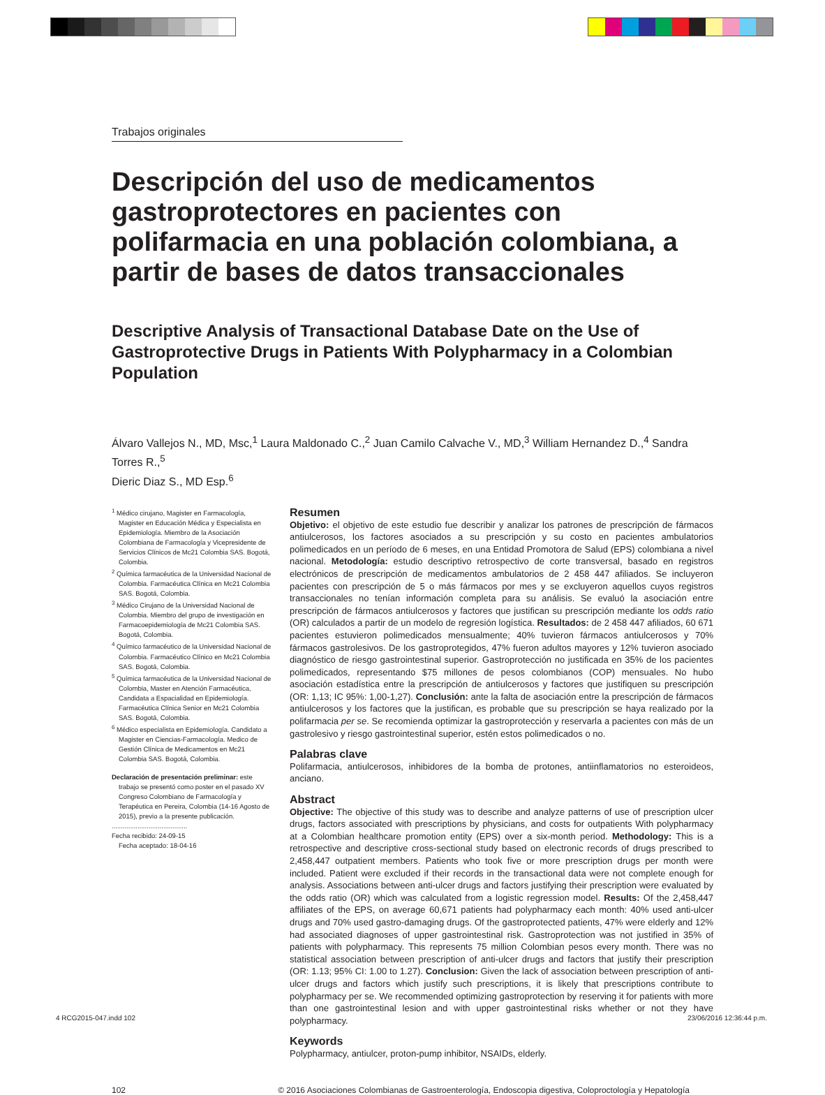Trabajos originales
Descripción del uso de medicamentos gastroprotectores en pacientes con polifarmacia en una población colombiana, a partir de bases de datos transaccionales
Descriptive Analysis of Transactional Database Date on the Use of Gastroprotective Drugs in Patients With Polypharmacy in a Colombian Population
Álvaro Vallejos N., MD, Msc,<sup>1</sup> Laura Maldonado C.,<sup>2</sup> Juan Camilo Calvache V., MD,<sup>3</sup> William Hernandez D.,<sup>4</sup> Sandra Torres R.,<sup>5</sup>
Dieric Diaz S., MD Esp.<sup>6</sup>
<sup>1</sup> Médico cirujano, Magister en Farmacología, Magister en Educación Médica y Especialista en Epidemiología. Miembro de la Asociación Colombiana de Farmacología y Vicepresidente de Servicios Clínicos de Mc21 Colombia SAS. Bogotá, Colombia.
<sup>2</sup> Química farmacéutica de la Universidad Nacional de Colombia. Farmacéutica Clínica en Mc21 Colombia SAS. Bogotá, Colombia.
<sup>3</sup> Médico Cirujano de la Universidad Nacional de Colombia. Miembro del grupo de investigación en Farmacoepidemiología de Mc21 Colombia SAS. Bogotá, Colombia.
<sup>4</sup> Químico farmacéutico de la Universidad Nacional de Colombia. Farmacéutico Clínico en Mc21 Colombia SAS. Bogotá, Colombia.
<sup>5</sup> Química farmacéutica de la Universidad Nacional de Colombia, Master en Atención Farmacéutica, Candidata a Espacialidad en Epidemiología. Farmacéutica Clínica Senior en Mc21 Colombia SAS. Bogotá, Colombia.
<sup>6</sup> Médico especialista en Epidemiología. Candidato a Magister en Ciencias-Farmacología. Medico de Gestión Clínica de Medicamentos en Mc21 Colombia SAS. Bogotá, Colombia.
Declaración de presentación preliminar: este trabajo se presentó como poster en el pasado XV Congreso Colombiano de Farmacología y Terapéutica en Pereira, Colombia (14-16 Agosto de 2015), previo a la presente publicación.
.........................................
Fecha recibido: 24-09-15
Fecha aceptado: 18-04-16
Resumen
Objetivo: el objetivo de este estudio fue describir y analizar los patrones de prescripción de fármacos antiulcerosos, los factores asociados a su prescripción y su costo en pacientes ambulatorios polimedicados en un período de 6 meses, en una Entidad Promotora de Salud (EPS) colombiana a nivel nacional. Metodología: estudio descriptivo retrospectivo de corte transversal, basado en registros electrónicos de prescripción de medicamentos ambulatorios de 2 458 447 afiliados. Se incluyeron pacientes con prescripción de 5 o más fármacos por mes y se excluyeron aquellos cuyos registros transaccionales no tenían información completa para su análisis. Se evaluó la asociación entre prescripción de fármacos antiulcerosos y factores que justifican su prescripción mediante los odds ratio (OR) calculados a partir de un modelo de regresión logística. Resultados: de 2 458 447 afiliados, 60 671 pacientes estuvieron polimedicados mensualmente; 40% tuvieron fármacos antiulcerosos y 70% fármacos gastrolesivos. De los gastroprotegidos, 47% fueron adultos mayores y 12% tuvieron asociado diagnóstico de riesgo gastrointestinal superior. Gastroprotección no justificada en 35% de los pacientes polimedicados, representando $75 millones de pesos colombianos (COP) mensuales. No hubo asociación estadística entre la prescripción de antiulcerosos y factores que justifiquen su prescripción (OR: 1,13; IC 95%: 1,00-1,27). Conclusión: ante la falta de asociación entre la prescripción de fármacos antiulcerosos y los factores que la justifican, es probable que su prescripción se haya realizado por la polifarmacia per se. Se recomienda optimizar la gastroprotección y reservarla a pacientes con más de un gastrolesivo y riesgo gastrointestinal superior, estén estos polimedicados o no.
Palabras clave
Polifarmacia, antiulcerosos, inhibidores de la bomba de protones, antiinflamatorios no esteroideos, anciano.
Abstract
Objective: The objective of this study was to describe and analyze patterns of use of prescription ulcer drugs, factors associated with prescriptions by physicians, and costs for outpatients With polypharmacy at a Colombian healthcare promotion entity (EPS) over a six-month period. Methodology: This is a retrospective and descriptive cross-sectional study based on electronic records of drugs prescribed to 2,458,447 outpatient members. Patients who took five or more prescription drugs per month were included. Patient were excluded if their records in the transactional data were not complete enough for analysis. Associations between anti-ulcer drugs and factors justifying their prescription were evaluated by the odds ratio (OR) which was calculated from a logistic regression model. Results: Of the 2,458,447 affiliates of the EPS, on average 60,671 patients had polypharmacy each month: 40% used anti-ulcer drugs and 70% used gastro-damaging drugs. Of the gastroprotected patients, 47% were elderly and 12% had associated diagnoses of upper gastrointestinal risk. Gastroprotection was not justified in 35% of patients with polypharmacy. This represents 75 million Colombian pesos every month. There was no statistical association between prescription of anti-ulcer drugs and factors that justify their prescription (OR: 1.13; 95% CI: 1.00 to 1.27). Conclusion: Given the lack of association between prescription of anti-ulcer drugs and factors which justify such prescriptions, it is likely that prescriptions contribute to polypharmacy per se. We recommended optimizing gastroprotection by reserving it for patients with more than one gastrointestinal lesion and with upper gastrointestinal risks whether or not they have polypharmacy.
Keywords
Polypharmacy, antiulcer, proton-pump inhibitor, NSAIDs, elderly.
102 © 2016 Asociaciones Colombianas de Gastroenterología, Endoscopia digestiva, Coloproctología y Hepatología
4 RCG2015-047.indd 102 23/06/2016 12:36:44 p.m.